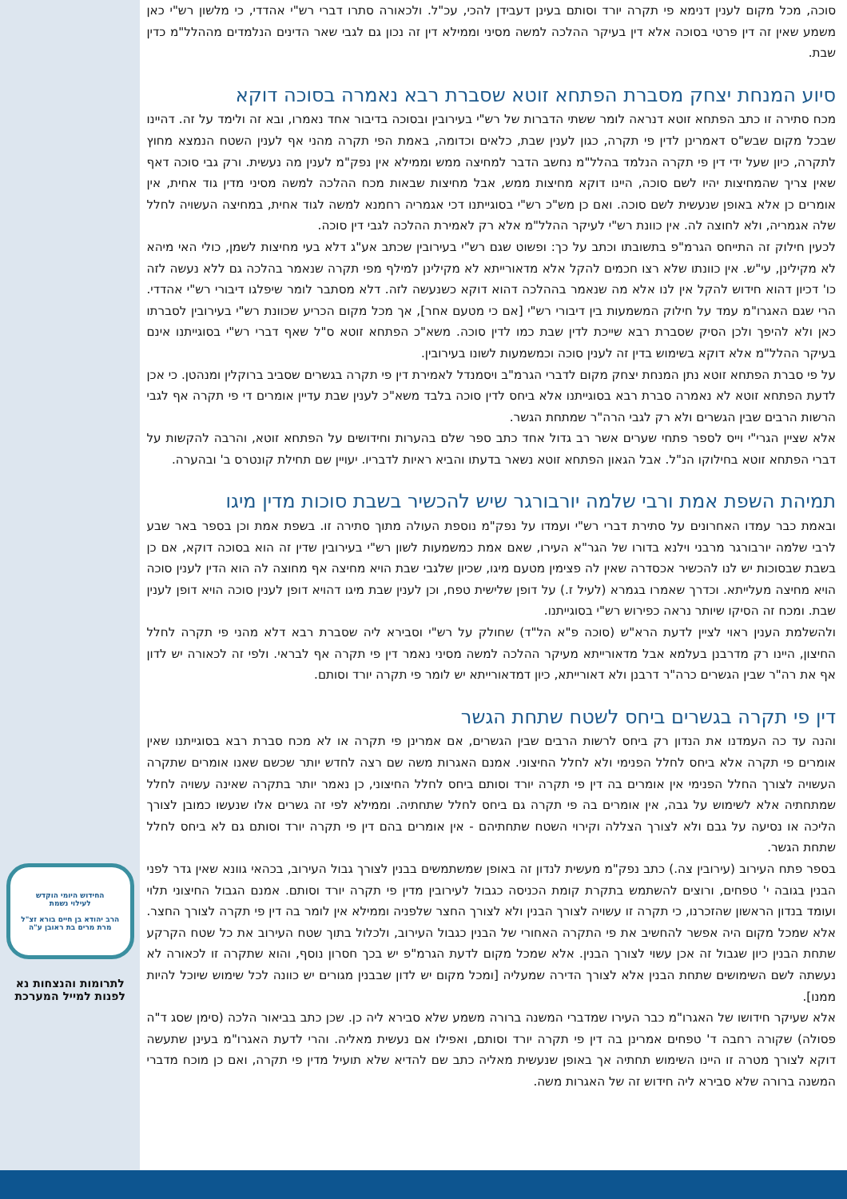סוכה, מכל מקום לענין דנימא פי תקרה יורד וסותם בעינן דעבידן להכי, עכ"ל. ולכאורה סתרו דברי רש"י אהדדי, כי מלשון רש"י כאן משמע שאין זה דין פרטי בסוכה אלא דין בעיקר ההלכה למשה מסיני וממילא דין זה נכון גם לגבי שאר הדינים הנלמדים מההלל"מ כדין שבת.
סיוע המנחת יצחק מסברת הפתחא זוטא שסברת רבא נאמרה בסוכה דוקא
מכח סתירה זו כתב הפתחא זוטא דנראה לומר ששתי הדברות של רש"י בעירובין ובסוכה בדיבור אחד נאמרו, ובא זה ולימד על זה. דהיינו שבכל מקום שבש"ס דאמרינן לדין פי תקרה, כגון לענין שבת, כלאים וכדומה, באמת הפי תקרה מהני אף לענין השטח הנמצא מחוץ לתקרה, כיון שעל ידי דין פי תקרה הנלמד בהלל"מ נחשב הדבר למחיצה ממש וממילא אין נפק"מ לענין מה נעשית. ורק גבי סוכה דאף שאין צריך שהמחיצות יהיו לשם סוכה, היינו דוקא מחיצות ממש, אבל מחיצות שבאות מכח ההלכה למשה מסיני מדין גוד אחית, אין אומרים כן אלא באופן שנעשית לשם סוכה. ואם כן מש"כ רש"י בסוגייתנו דכי אגמריה רחמנא למשה לגוד אחית, במחיצה העשויה לחלל שלה אגמריה, ולא לחוצה לה. אין כוונת רש"י לעיקר ההלל"מ אלא רק לאמירת ההלכה לגבי דין סוכה.
לכעין חילוק זה התייחס הגרמ"פ בתשובתו וכתב על כך: ופשוט שגם רש"י בעירובין שכתב אע"ג דלא בעי מחיצות לשמן, כולי האי מיהא לא מקילינן, עי"ש. אין כוונתו שלא רצו חכמים להקל אלא מדאורייתא לא מקילינן למילף מפי תקרה שנאמר בהלכה גם ללא נעשה לזה כו' דכיון דהוא חידוש להקל אין לנו אלא מה שנאמר בההלכה דהוא דוקא כשנעשה לזה. דלא מסתבר לומר שיפלגו דיבורי רש"י אהדדי. הרי שגם האגרו"מ עמד על חילוק המשמעות בין דיבורי רש"י [אם כי מטעם אחר], אך מכל מקום הכריע שכוונת רש"י בעירובין לסברתו כאן ולא להיפך ולכן הסיק שסברת רבא שייכת לדין שבת כמו לדין סוכה. משא"כ הפתחא זוטא ס"ל שאף דברי רש"י בסוגייתנו אינם בעיקר ההלל"מ אלא דוקא בשימוש בדין זה לענין סוכה וכמשמעות לשונו בעירובין.
על פי סברת הפתחא זוטא נתן המנחת יצחק מקום לדברי הגרמ"ב ויסמנדל לאמירת דין פי תקרה בגשרים שסביב ברוקלין ומנהטן. כי אכן לדעת הפתחא זוטא לא נאמרה סברת רבא בסוגייתנו אלא ביחס לדין סוכה בלבד משא"כ לענין שבת עדיין אומרים די פי תקרה אף לגבי הרשות הרבים שבין הגשרים ולא רק לגבי הרה"ר שמתחת הגשר.
אלא שציין הגרי"י וייס לספר פתחי שערים אשר רב גדול אחד כתב ספר שלם בהערות וחידושים על הפתחא זוטא, והרבה להקשות על דברי הפתחא זוטא בחילוקו הנ"ל. אבל הגאון הפתחא זוטא נשאר בדעתו והביא ראיות לדבריו. יעויין שם תחילת קונטרס ב' ובהערה.
תמיהת השפת אמת ורבי שלמה יורבורגר שיש להכשיר בשבת סוכות מדין מיגו
ובאמת כבר עמדו האחרונים על סתירת דברי רש"י ועמדו על נפק"מ נוספת העולה מתוך סתירה זו. בשפת אמת וכן בספר באר שבע לרבי שלמה יורבורגר מרבני וילנא בדורו של הגר"א העירו, שאם אמת כמשמעות לשון רש"י בעירובין שדין זה הוא בסוכה דוקא, אם כן בשבת שבסוכות יש לנו להכשיר אכסדרה שאין לה פצימין מטעם מיגו, שכיון שלגבי שבת הויא מחיצה אף מחוצה לה הוא הדין לענין סוכה הויא מחיצה מעלייתא. וכדרך שאמרו בגמרא (לעיל ז.) על דופן שלישית טפח, וכן לענין שבת מיגו דהויא דופן לענין סוכה הויא דופן לענין שבת. ומכח זה הסיקו שיותר נראה כפירוש רש"י בסוגייתנו.
ולהשלמת הענין ראוי לציין לדעת הרא"ש (סוכה פ"א הל"ד) שחולק על רש"י וסבירא ליה שסברת רבא דלא מהני פי תקרה לחלל החיצון, היינו רק מדרבנן בעלמא אבל מדאורייתא מעיקר ההלכה למשה מסיני נאמר דין פי תקרה אף לבראי. ולפי זה לכאורה יש לדון אף את רה"ר שבין הגשרים כרה"ר דרבנן ולא דאורייתא, כיון דמדאורייתא יש לומר פי תקרה יורד וסותם.
דין פי תקרה בגשרים ביחס לשטח שתחת הגשר
והנה עד כה העמדנו את הנדון רק ביחס לרשות הרבים שבין הגשרים, אם אמרינן פי תקרה או לא מכח סברת רבא בסוגייתנו שאין אומרים פי תקרה אלא ביחס לחלל הפנימי ולא לחלל החיצוני. אמנם האגרות משה שם רצה לחדש יותר שכשם שאנו אומרים שתקרה העשויה לצורך החלל הפנימי אין אומרים בה דין פי תקרה יורד וסותם ביחס לחלל החיצוני, כן נאמר יותר בתקרה שאינה עשויה לחלל שמתחתיה אלא לשימוש על גבה, אין אומרים בה פי תקרה גם ביחס לחלל שתחתיה. וממילא לפי זה גשרים אלו שנעשו כמובן לצורך הליכה או נסיעה על גבם ולא לצורך הצללה וקירוי השטח שתחתיהם - אין אומרים בהם דין פי תקרה יורד וסותם גם לא ביחס לחלל שתחת הגשר.
בספר פתח העירוב (עירובין צה.) כתב נפק"מ מעשית לנדון זה באופן שמשתמשים בבנין לצורך גבול העירוב, בכהאי גוונא שאין גדר לפני הבנין בגובה י' טפחים, ורוצים להשתמש בתקרת קומת הכניסה כגבול לעירובין מדין פי תקרה יורד וסותם. אמנם הגבול החיצוני תלוי ועומד בנדון הראשון שהזכרנו, כי תקרה זו עשויה לצורך הבנין ולא לצורך החצר שלפניה וממילא אין לומר בה דין פי תקרה לצורך החצר. אלא שמכל מקום היה אפשר להחשיב את פי התקרה האחורי של הבנין כגבול העירוב, ולכלול בתוך שטח העירוב את כל שטח הקרקע שתחת הבנין כיון שגבול זה אכן עשוי לצורך הבנין. אלא שמכל מקום לדעת הגרמ"פ יש בכך חסרון נוסף, והוא שתקרה זו לכאורה לא נעשתה לשם השימושים שתחת הבנין אלא לצורך הדירה שמעליה [ומכל מקום יש לדון שבבנין מגורים יש כוונה לכל שימוש שיוכל להיות ממנו].
אלא שעיקר חידושו של האגרו"מ כבר העירו שמדברי המשנה ברורה משמע שלא סבירא ליה כן. שכן כתב בביאור הלכה (סימן שסג ד"ה פסולה) שקורה רחבה ד' טפחים אמרינן בה דין פי תקרה יורד וסותם, ואפילו אם נעשית מאליה. והרי לדעת האגרו"מ בעינן שתעשה דוקא לצורך מטרה זו היינו השימוש תחתיה אך באופן שנעשית מאליה כתב שם להדיא שלא תועיל מדין פי תקרה, ואם כן מוכח מדברי המשנה ברורה שלא סבירא ליה חידוש זה של האגרות משה.
החידוש היומי הוקדש
לעילוי נשמת
הרב יהודא בן חיים בורא זצ"ל
מרת מרים בת ראובן ע"ה
לתרומות והנצחות נא
לפנות למייל המערכת